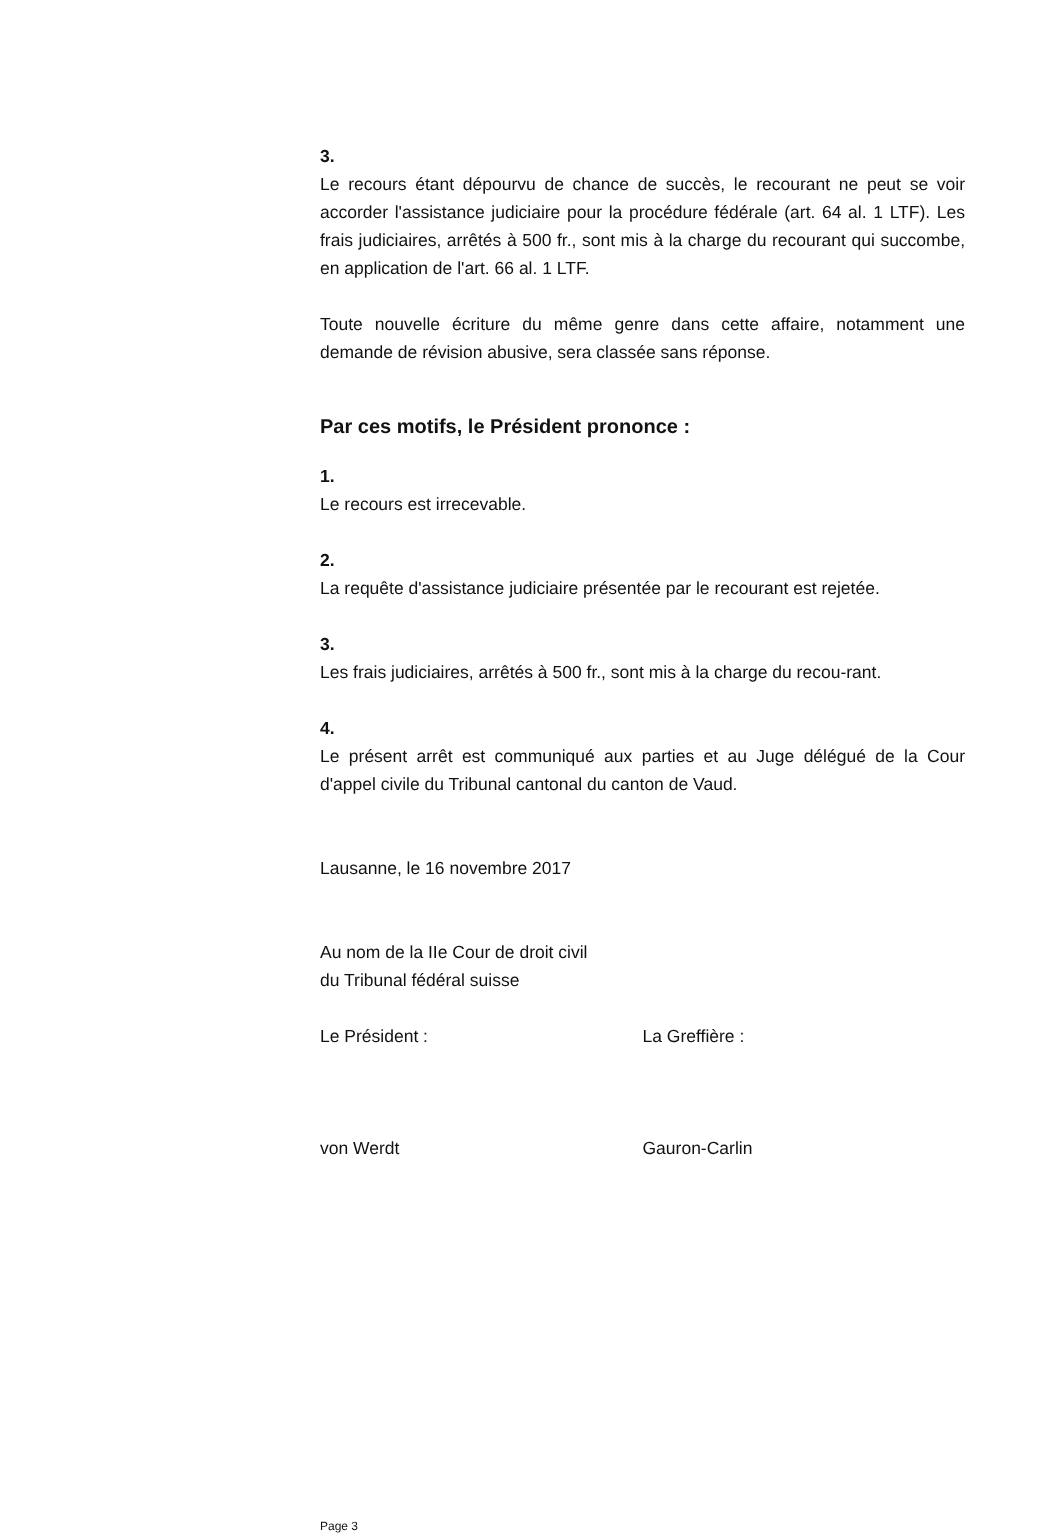3.
Le recours étant dépourvu de chance de succès, le recourant ne peut se voir accorder l'assistance judiciaire pour la procédure fédérale (art. 64 al. 1 LTF). Les frais judiciaires, arrêtés à 500 fr., sont mis à la charge du recourant qui succombe, en application de l'art. 66 al. 1 LTF.
Toute nouvelle écriture du même genre dans cette affaire, notamment une demande de révision abusive, sera classée sans réponse.
Par ces motifs, le Président prononce :
1.
Le recours est irrecevable.
2.
La requête d'assistance judiciaire présentée par le recourant est rejetée.
3.
Les frais judiciaires, arrêtés à 500 fr., sont mis à la charge du recou-rant.
4.
Le présent arrêt est communiqué aux parties et au Juge délégué de la Cour d'appel civile du Tribunal cantonal du canton de Vaud.
Lausanne, le 16 novembre 2017
Au nom de la IIe Cour de droit civil
du Tribunal fédéral suisse
Le Président : La Greffière :
von Werdt Gauron-Carlin
Page 3